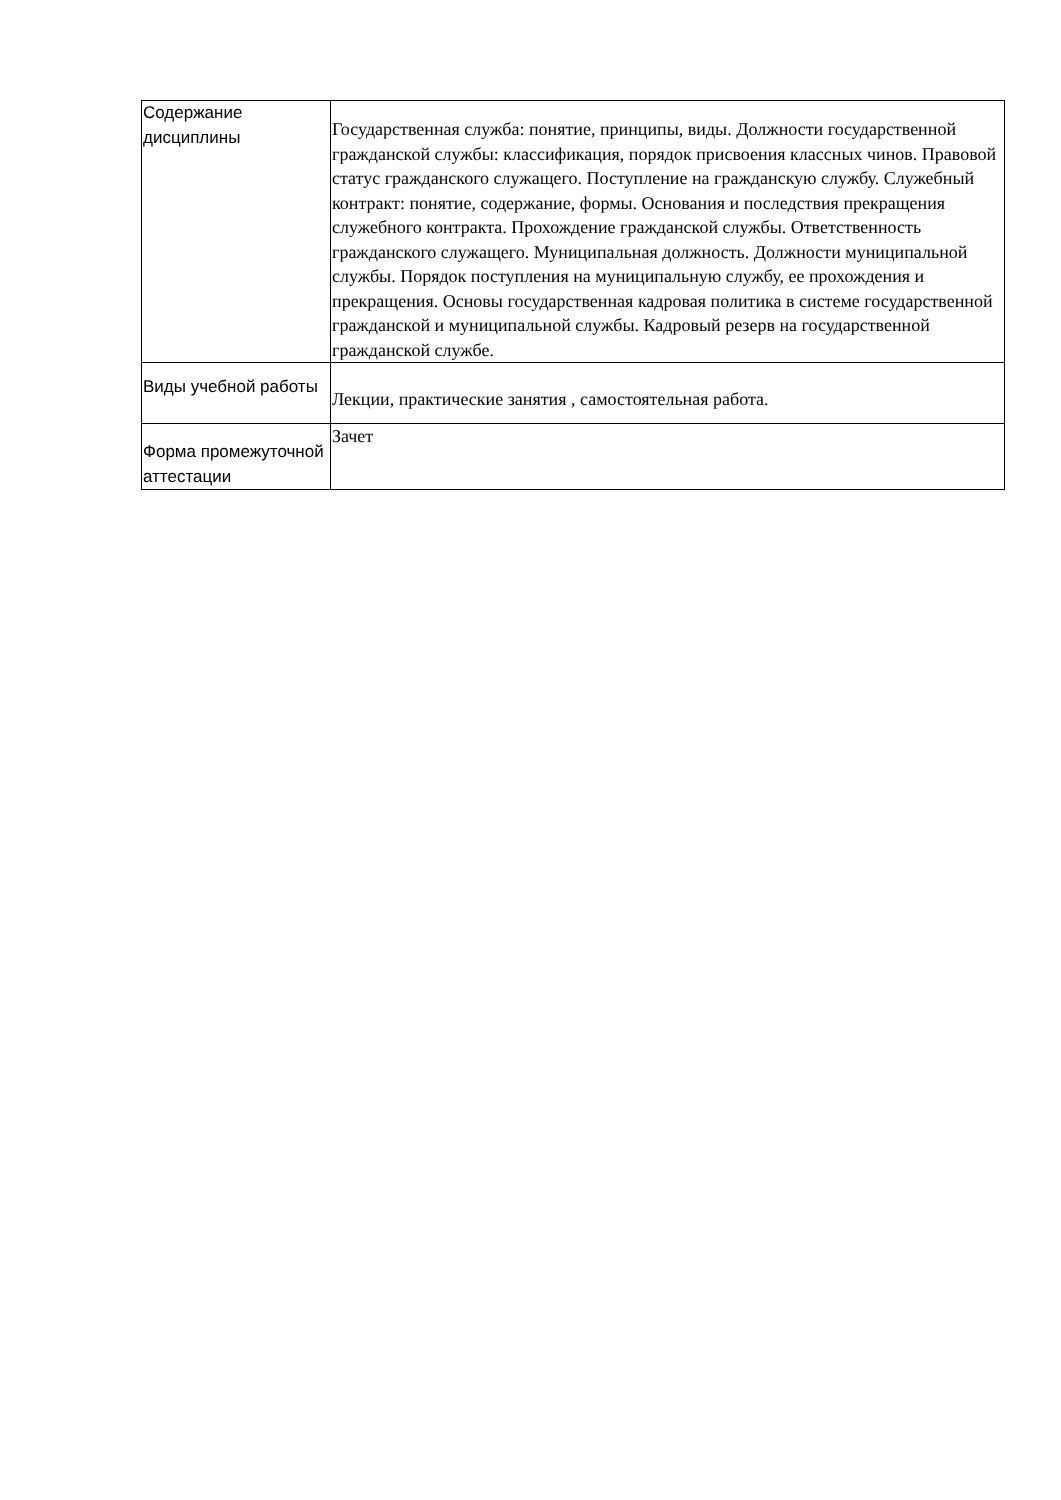| Содержание дисциплины | Государственная служба: понятие, принципы, виды. Должности государственной гражданской службы: классификация, порядок присвоения классных чинов. Правовой статус гражданского служащего. Поступление на гражданскую службу. Служебный контракт: понятие, содержание, формы. Основания и последствия прекращения служебного контракта. Прохождение гражданской службы. Ответственность гражданского служащего. Муниципальная должность. Должности муниципальной службы. Порядок поступления на муниципальную службу, ее прохождения и прекращения. Основы государственная кадровая политика в системе государственной гражданской и муниципальной службы. Кадровый резерв на государственной гражданской службе. |
| Виды учебной работы | Лекции, практические занятия , самостоятельная работа. |
| Форма промежуточной аттестации | Зачет |